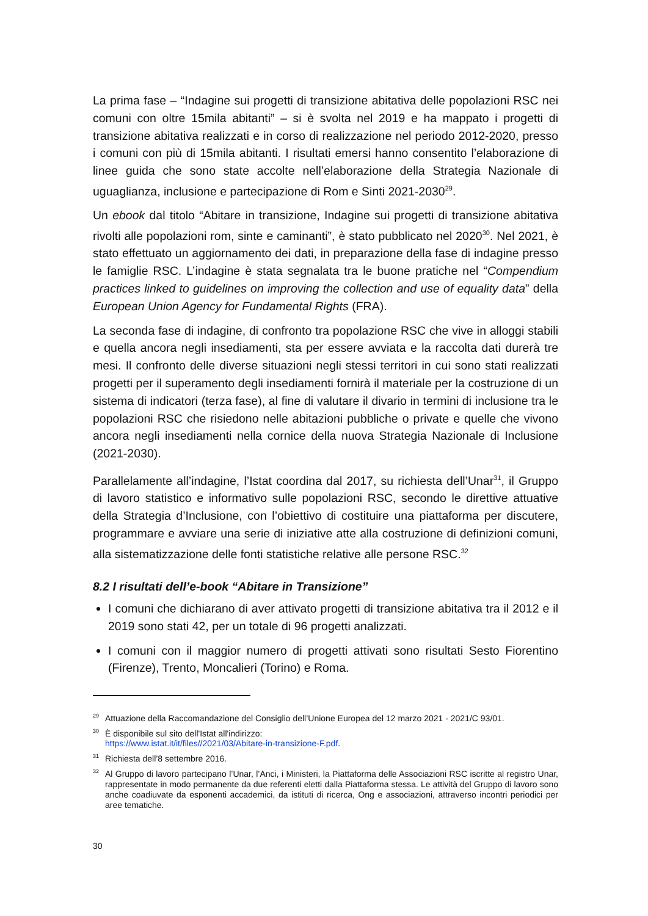La prima fase – “Indagine sui progetti di transizione abitativa delle popolazioni RSC nei comuni con oltre 15mila abitanti” – si è svolta nel 2019 e ha mappato i progetti di transizione abitativa realizzati e in corso di realizzazione nel periodo 2012-2020, presso i comuni con più di 15mila abitanti. I risultati emersi hanno consentito l’elaborazione di linee guida che sono state accolte nell’elaborazione della Strategia Nazionale di uguaglianza, inclusione e partecipazione di Rom e Sinti 2021-2030<sup>29</sup>.
Un ebook dal titolo “Abitare in transizione, Indagine sui progetti di transizione abitativa rivolti alle popolazioni rom, sinte e caminanti”, è stato pubblicato nel 2020<sup>30</sup>. Nel 2021, è stato effettuato un aggiornamento dei dati, in preparazione della fase di indagine presso le famiglie RSC. L’indagine è stata segnalata tra le buone pratiche nel “Compendium practices linked to guidelines on improving the collection and use of equality data” della European Union Agency for Fundamental Rights (FRA).
La seconda fase di indagine, di confronto tra popolazione RSC che vive in alloggi stabili e quella ancora negli insediamenti, sta per essere avviata e la raccolta dati durerà tre mesi. Il confronto delle diverse situazioni negli stessi territori in cui sono stati realizzati progetti per il superamento degli insediamenti fornirà il materiale per la costruzione di un sistema di indicatori (terza fase), al fine di valutare il divario in termini di inclusione tra le popolazioni RSC che risiedono nelle abitazioni pubbliche o private e quelle che vivono ancora negli insediamenti nella cornice della nuova Strategia Nazionale di Inclusione (2021-2030).
Parallelamente all’indagine, l’Istat coordina dal 2017, su richiesta dell’Unar<sup>31</sup>, il Gruppo di lavoro statistico e informativo sulle popolazioni RSC, secondo le direttive attuative della Strategia d’Inclusione, con l’obiettivo di costituire una piattaforma per discutere, programmare e avviare una serie di iniziative atte alla costruzione di definizioni comuni, alla sistematizzazione delle fonti statistiche relative alle persone RSC.<sup>32</sup>
8.2 I risultati dell’e-book “Abitare in Transizione”
I comuni che dichiarano di aver attivato progetti di transizione abitativa tra il 2012 e il 2019 sono stati 42, per un totale di 96 progetti analizzati.
I comuni con il maggior numero di progetti attivati sono risultati Sesto Fiorentino (Firenze), Trento, Moncalieri (Torino) e Roma.
<sup>29</sup> Attuazione della Raccomandazione del Consiglio dell’Unione Europea del 12 marzo 2021 - 2021/C 93/01.
<sup>30</sup> È disponibile sul sito dell'Istat all'indirizzo:
https://www.istat.it/it/files//2021/03/Abitare-in-transizione-F.pdf.
<sup>31</sup> Richiesta dell’8 settembre 2016.
<sup>32</sup>Al Gruppo di lavoro partecipano l’Unar, l’Anci, i Ministeri, la Piattaforma delle Associazioni RSC iscritte al registro Unar, rappresentate in modo permanente da due referenti eletti dalla Piattaforma stessa. Le attività del Gruppo di lavoro sono anche coadiuvate da esponenti accademici, da istituti di ricerca, Ong e associazioni, attraverso incontri periodici per aree tematiche.
30